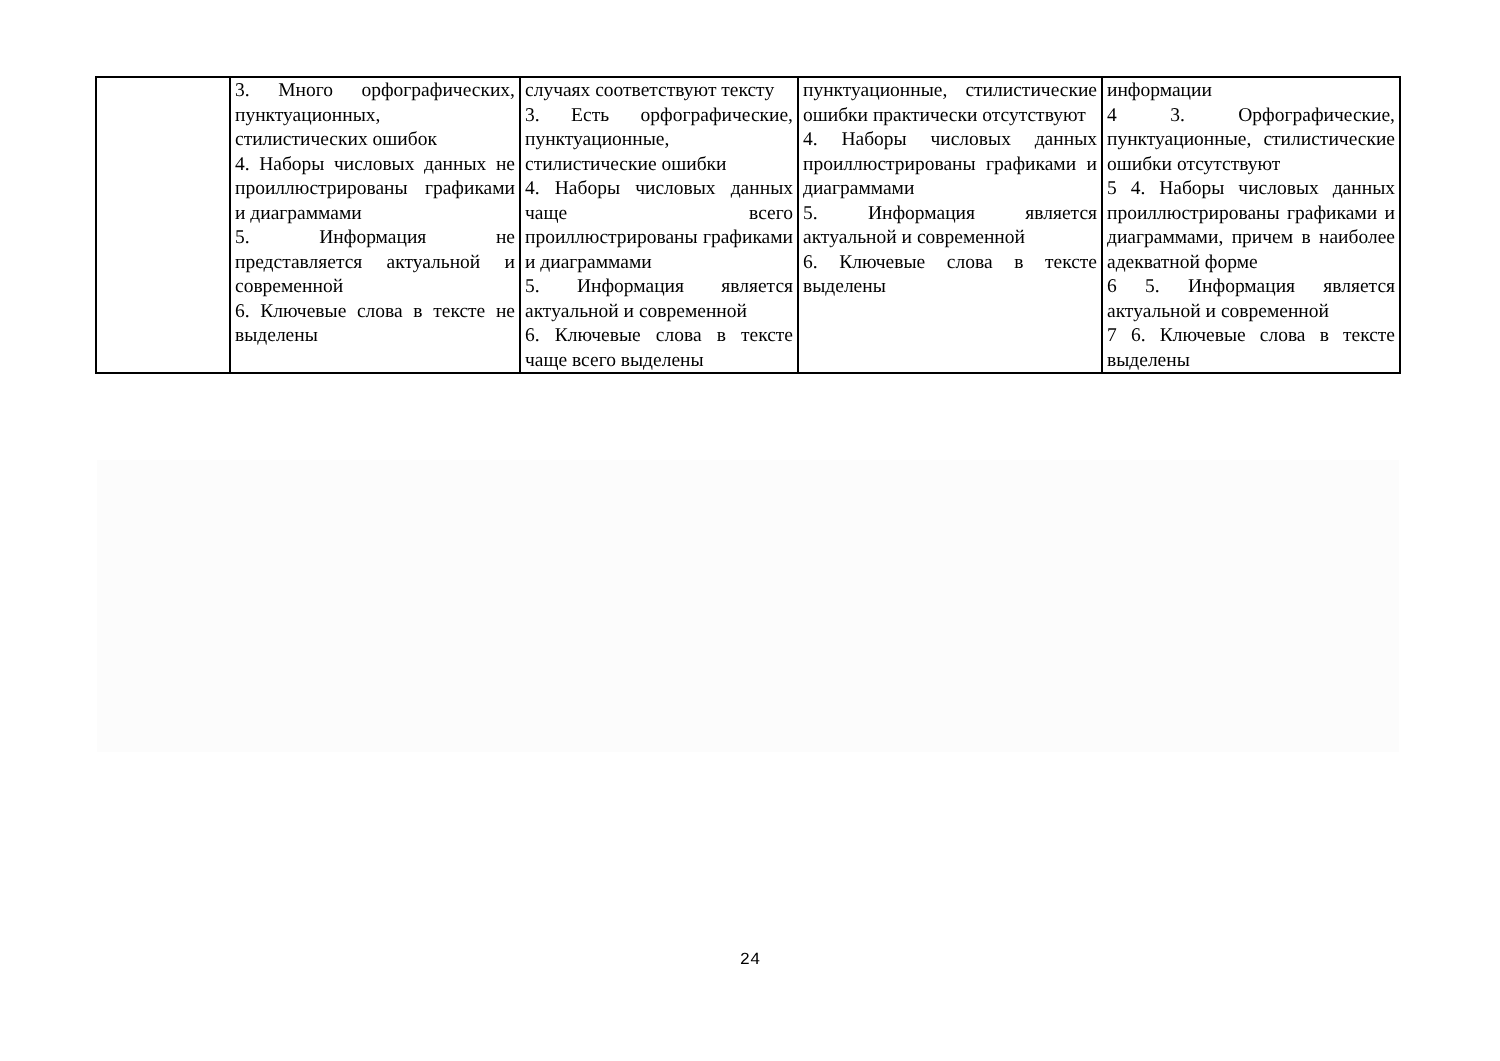| | 3. Много орфографических, пунктуационных, стилистических ошибок 4. Наборы числовых данных не проиллюстрированы графиками и диаграммами 5. Информация не представляется актуальной и современной 6. Ключевые слова в тексте не выделены | случаях соответствуют тексту 3. Есть орфографические, пунктуационные, стилистические ошибки 4. Наборы числовых данных чаще всего проиллюстрированы графиками и диаграммами 5. Информация является актуальной и современной 6. Ключевые слова в тексте чаще всего выделены | пунктуационные, стилистические ошибки практически отсутствуют 4. Наборы числовых данных проиллюстрированы графиками и диаграммами 5. Информация является актуальной и современной 6. Ключевые слова в тексте выделены | информации 4 3. Орфографические, пунктуационные, стилистические ошибки отсутствуют 5 4. Наборы числовых данных проиллюстрированы графиками и диаграммами, причем в наиболее адекватной форме 6 5. Информация является актуальной и современной 7 6. Ключевые слова в тексте выделены |
24